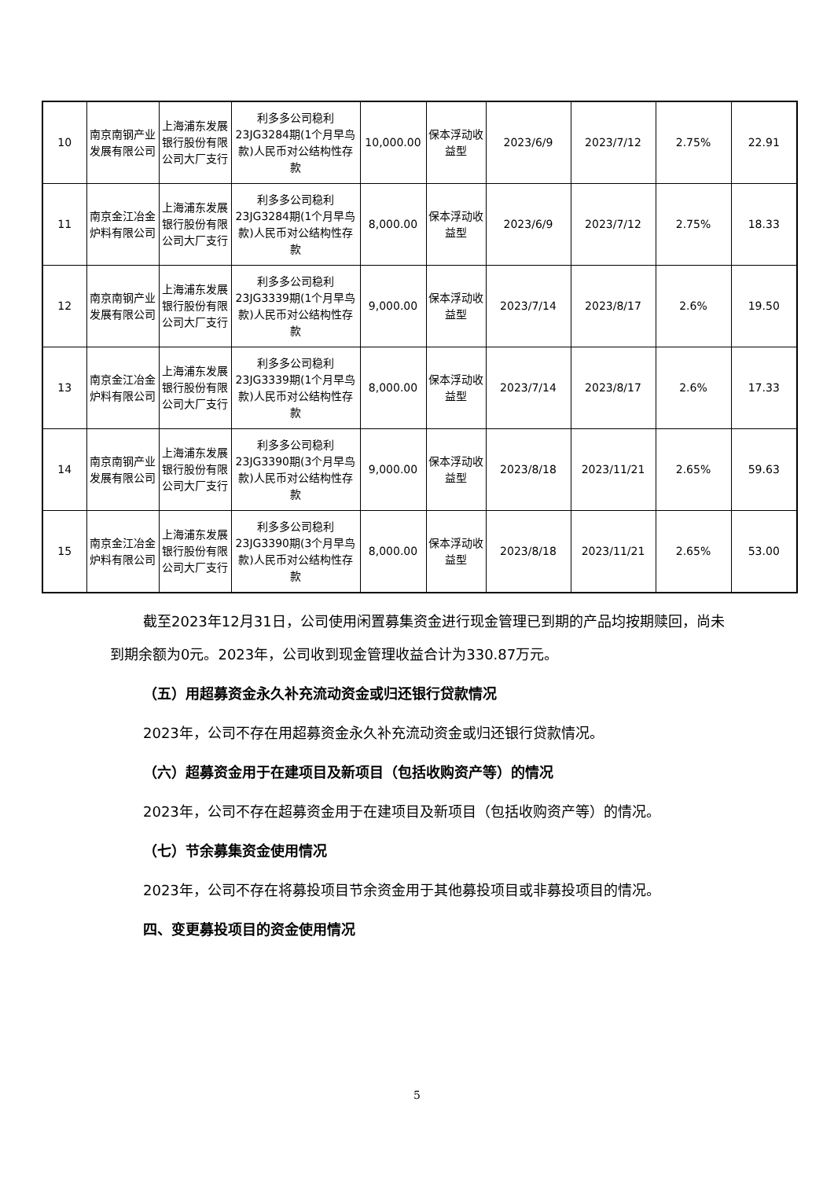| 10 | 南京南钢产业发展有限公司 | 上海浦东发展银行股份有限公司大厂支行 | 利多多公司稳利23JG3284期(1个月早鸟款)人民币对公结构性存款 | 10,000.00 | 保本浮动收益型 | 2023/6/9 | 2023/7/12 | 2.75% | 22.91 |
| 11 | 南京金江冶金炉料有限公司 | 上海浦东发展银行股份有限公司大厂支行 | 利多多公司稳利23JG3284期(1个月早鸟款)人民币对公结构性存款 | 8,000.00 | 保本浮动收益型 | 2023/6/9 | 2023/7/12 | 2.75% | 18.33 |
| 12 | 南京南钢产业发展有限公司 | 上海浦东发展银行股份有限公司大厂支行 | 利多多公司稳利23JG3339期(1个月早鸟款)人民币对公结构性存款 | 9,000.00 | 保本浮动收益型 | 2023/7/14 | 2023/8/17 | 2.6% | 19.50 |
| 13 | 南京金江冶金炉料有限公司 | 上海浦东发展银行股份有限公司大厂支行 | 利多多公司稳利23JG3339期(1个月早鸟款)人民币对公结构性存款 | 8,000.00 | 保本浮动收益型 | 2023/7/14 | 2023/8/17 | 2.6% | 17.33 |
| 14 | 南京南钢产业发展有限公司 | 上海浦东发展银行股份有限公司大厂支行 | 利多多公司稳利23JG3390期(3个月早鸟款)人民币对公结构性存款 | 9,000.00 | 保本浮动收益型 | 2023/8/18 | 2023/11/21 | 2.65% | 59.63 |
| 15 | 南京金江冶金炉料有限公司 | 上海浦东发展银行股份有限公司大厂支行 | 利多多公司稳利23JG3390期(3个月早鸟款)人民币对公结构性存款 | 8,000.00 | 保本浮动收益型 | 2023/8/18 | 2023/11/21 | 2.65% | 53.00 |
截至2023年12月31日，公司使用闲置募集资金进行现金管理已到期的产品均按期赎回，尚未到期余额为0元。2023年，公司收到现金管理收益合计为330.87万元。
（五）用超募资金永久补充流动资金或归还银行贷款情况
2023年，公司不存在用超募资金永久补充流动资金或归还银行贷款情况。
（六）超募资金用于在建项目及新项目（包括收购资产等）的情况
2023年，公司不存在超募资金用于在建项目及新项目（包括收购资产等）的情况。
（七）节余募集资金使用情况
2023年，公司不存在将募投项目节余资金用于其他募投项目或非募投项目的情况。
四、变更募投项目的资金使用情况
5